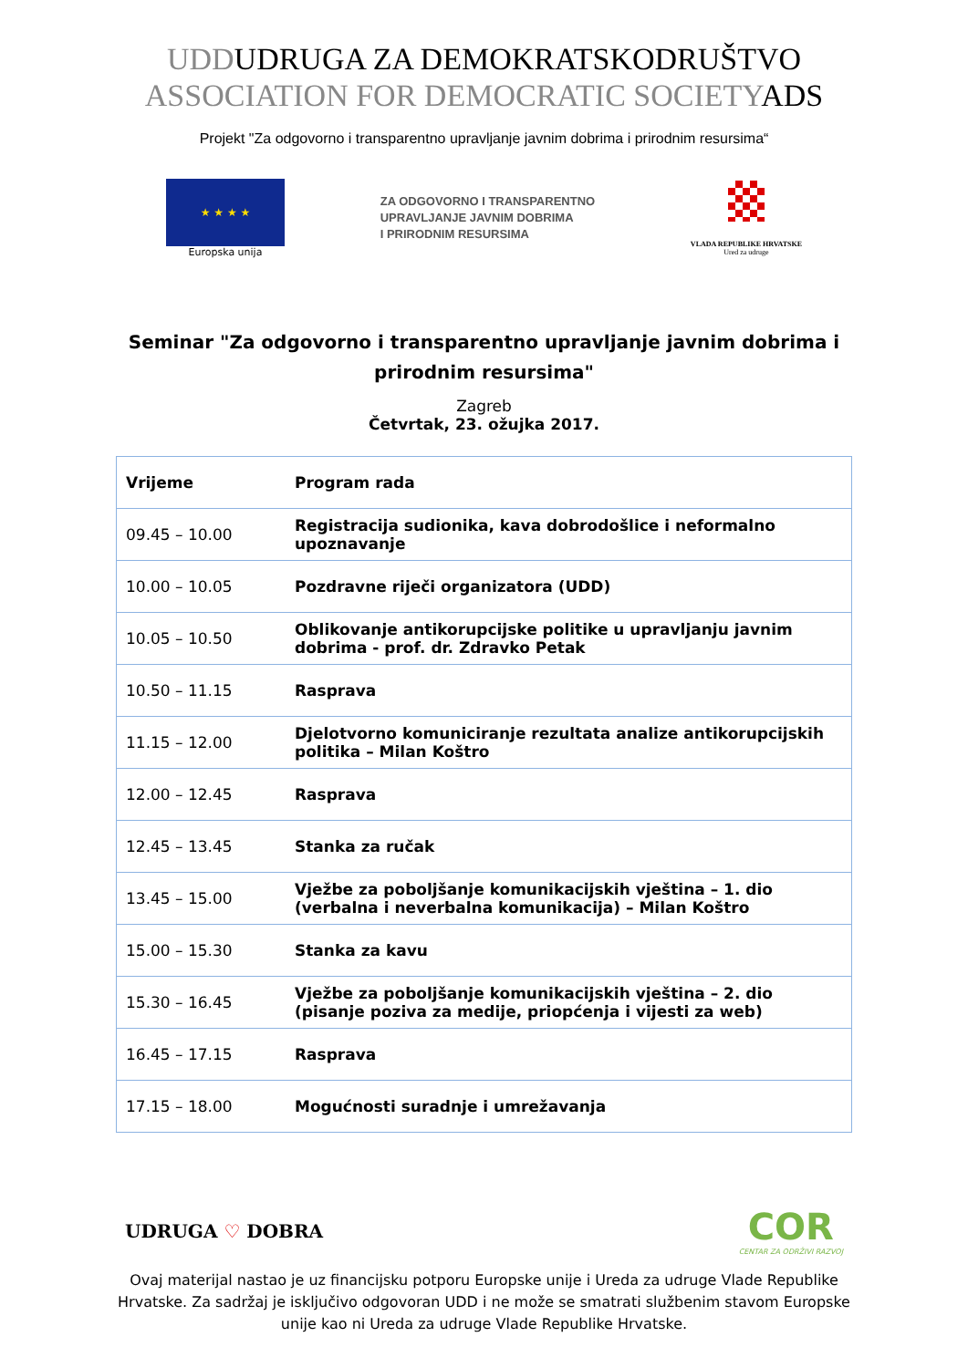UDDUDRUGA ZA DEMOKRATSKODRUŠTVO
ASSOCIATION FOR DEMOCRATIC SOCIETYADS
Projekt "Za odgovorno i transparentno upravljanje javnim dobrima i prirodnim resursima“
★ ★ ★ ★
Europska unija
ZA ODGOVORNO I TRANSPARENTNO
UPRAVLJANJE JAVNIM DOBRIMA
I PRIRODNIM RESURSIMA
VLADA REPUBLIKE HRVATSKE
Ured za udruge
Seminar "Za odgovorno i transparentno upravljanje javnim dobrima i prirodnim resursima"
Zagreb
Četvrtak, 23. ožujka 2017.
| Vrijeme | Program rada |
| --- | --- |
| 09.45 – 10.00 | Registracija sudionika, kava dobrodošlice i neformalno upoznavanje |
| 10.00 – 10.05 | Pozdravne riječi organizatora (UDD) |
| 10.05 – 10.50 | Oblikovanje antikorupcijske politike u upravljanju javnim dobrima - prof. dr. Zdravko Petak |
| 10.50 – 11.15 | Rasprava |
| 11.15 – 12.00 | Djelotvorno komuniciranje rezultata analize antikorupcijskih politika – Milan Koštro |
| 12.00 – 12.45 | Rasprava |
| 12.45 – 13.45 | Stanka za ručak |
| 13.45 – 15.00 | Vježbe za poboljšanje komunikacijskih vještina – 1. dio (verbalna i neverbalna komunikacija) – Milan Koštro |
| 15.00 – 15.30 | Stanka za kavu |
| 15.30 – 16.45 | Vježbe za poboljšanje komunikacijskih vještina – 2. dio (pisanje poziva za medije, priopćenja i vijesti za web) |
| 16.45 – 17.15 | Rasprava |
| 17.15 – 18.00 | Mogućnosti suradnje i umrežavanja |
UDRUGA ♡ DOBRA
COR
CENTAR ZA ODRŽIVI RAZVOJ
Ovaj materijal nastao je uz financijsku potporu Europske unije i Ureda za udruge Vlade Republike Hrvatske. Za sadržaj je isključivo odgovoran UDD i ne može se smatrati službenim stavom Europske unije kao ni Ureda za udruge Vlade Republike Hrvatske.